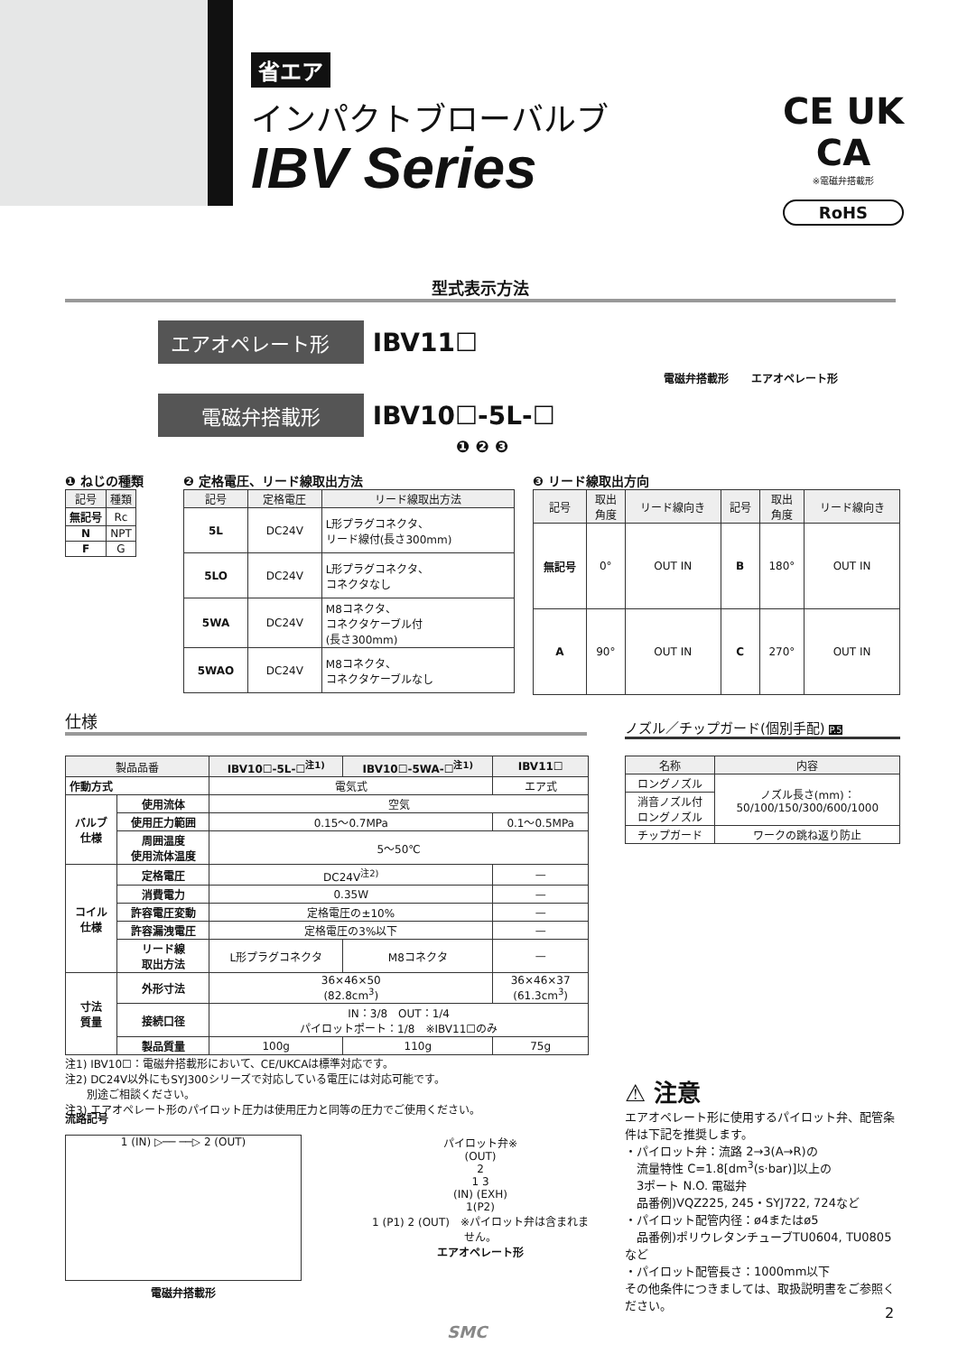省エア
インパクトブローバルブ
IBV Series
CE UK
CA
※電磁弁搭載形
RoHS
型式表示方法
エアオペレート形 IBV11☐
電磁弁搭載形 IBV10☐-5L-☐
❶ ❷ ❸
電磁弁搭載形 エアオペレート形
❶ ねじの種類
| 記号 | 種類 |
| --- | --- |
| 無記号 | Rc |
| N | NPT |
| F | G |
❷ 定格電圧、リード線取出方法
| 記号 | 定格電圧 | リード線取出方法 |
| --- | --- | --- |
| 5L | DC24V | L形プラグコネクタ、 リード線付(長さ300mm) |
| 5LO | DC24V | L形プラグコネクタ、 コネクタなし |
| 5WA | DC24V | M8コネクタ、 コネクタケーブル付 (長さ300mm) |
| 5WAO | DC24V | M8コネクタ、 コネクタケーブルなし |
❸ リード線取出方向
| 記号 | 取出 角度 | リード線向き | 記号 | 取出 角度 | リード線向き |
| --- | --- | --- | --- | --- | --- |
| 無記号 | 0° | OUT IN | B | 180° | OUT IN |
| A | 90° | OUT IN | C | 270° | OUT IN |
仕様 ノズル／チップガード(個別手配) P.5
| 製品品番 | | IBV10☐-5L-☐<sup>注1)</sup> | IBV10☐-5WA-☐<sup>注1)</sup> | IBV11☐ |
| --- | --- | --- | --- | --- |
| 作動方式 | | 電気式 | | エア式 |
| バルブ 仕様 | 使用流体 | 空気 | | |
| | 使用圧力範囲 | 0.15〜0.7MPa | | 0.1〜0.5MPa |
| | 周囲温度 使用流体温度 | 5〜50℃ | | |
| コイル 仕様 | 定格電圧 | DC24V<sup>注2)</sup> | | — |
| | 消費電力 | 0.35W | | — |
| | 許容電圧変動 | 定格電圧の±10% | | — |
| | 許容漏洩電圧 | 定格電圧の3%以下 | | — |
| | リード線 取出方法 | L形プラグコネクタ | M8コネクタ | — |
| 寸法 質量 | 外形寸法 | 36×46×50 (82.8cm<sup>3</sup>) | | 36×46×37 (61.3cm<sup>3</sup>) |
| | 接続口径 | IN：3/8 OUT：1/4 パイロットポート：1/8 ※IBV11☐のみ | | |
| | 製品質量 | 100g | 110g | 75g |
注1) IBV10☐：電磁弁搭載形において、CE/UKCAは標準対応です。
注2) DC24V以外にもSYJ300シリーズで対応している電圧には対応可能です。
　　別途ご相談ください。
注3) エアオペレート形のパイロット圧力は使用圧力と同等の圧力でご使用ください。
| 名称 | 内容 |
| --- | --- |
| ロングノズル | ノズル長さ(mm)： 50/100/150/300/600/1000 |
| 消音ノズル付 ロングノズル | |
| チップガード | ワークの跳ね返り防止 |
流路記号
1 (IN) ▷── ──▷ 2 (OUT)
電磁弁搭載形
パイロット弁※
(OUT)
2
1 3
(IN) (EXH)
1(P2)
1 (P1) 2 (OUT)　※パイロット弁は含まれません。
エアオペレート形
⚠ 注意
エアオペレート形に使用するパイロット弁、配管条件は下記を推奨します。
・パイロット弁：流路 2→3(A→R)の
　流量特性 C=1.8[dm<sup>3</sup>(s·bar)]以上の
　3ポート N.O. 電磁弁
　品番例)VQZ225, 245・SYJ722, 724など
・パイロット配管内径：ø4またはø5
　品番例)ポリウレタンチューブTU0604, TU0805など
・パイロット配管長さ：1000mm以下
その他条件につきましては、取扱説明書をご参照ください。
SMC
2